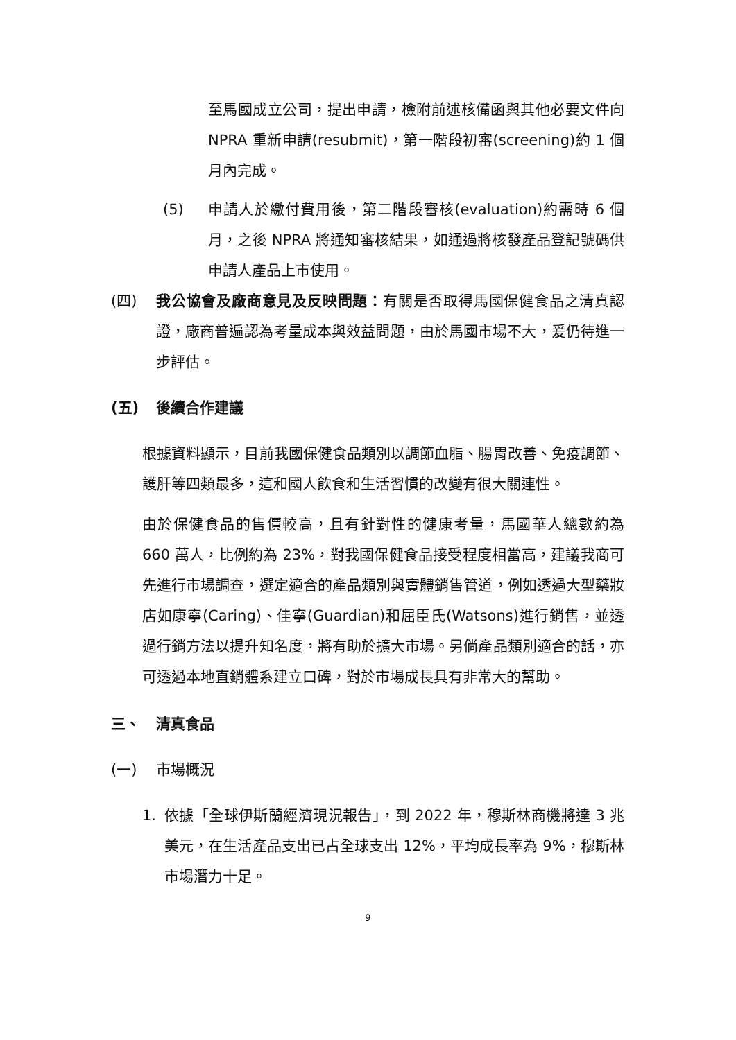至馬國成立公司，提出申請，檢附前述核備函與其他必要文件向 NPRA 重新申請(resubmit)，第一階段初審(screening)約 1 個月內完成。
(5) 申請人於繳付費用後，第二階段審核(evaluation)約需時 6 個月，之後 NPRA 將通知審核結果，如通過將核發產品登記號碼供申請人產品上市使用。
(四) 我公協會及廠商意見及反映問題：有關是否取得馬國保健食品之清真認證，廠商普遍認為考量成本與效益問題，由於馬國市場不大，爰仍待進一步評估。
(五) 後續合作建議
根據資料顯示，目前我國保健食品類別以調節血脂、腸胃改善、免疫調節、護肝等四類最多，這和國人飲食和生活習慣的改變有很大關連性。
由於保健食品的售價較高，且有針對性的健康考量，馬國華人總數約為 660 萬人，比例約為 23%，對我國保健食品接受程度相當高，建議我商可先進行市場調查，選定適合的產品類別與實體銷售管道，例如透過大型藥妝店如康寧(Caring)、佳寧(Guardian)和屈臣氏(Watsons)進行銷售，並透過行銷方法以提升知名度，將有助於擴大市場。另倘產品類別適合的話，亦可透過本地直銷體系建立口碑，對於市場成長具有非常大的幫助。
三、 清真食品
(一) 市場概況
1. 依據「全球伊斯蘭經濟現況報告」，到 2022 年，穆斯林商機將達 3 兆美元，在生活產品支出已占全球支出 12%，平均成長率為 9%，穆斯林市場潛力十足。
9